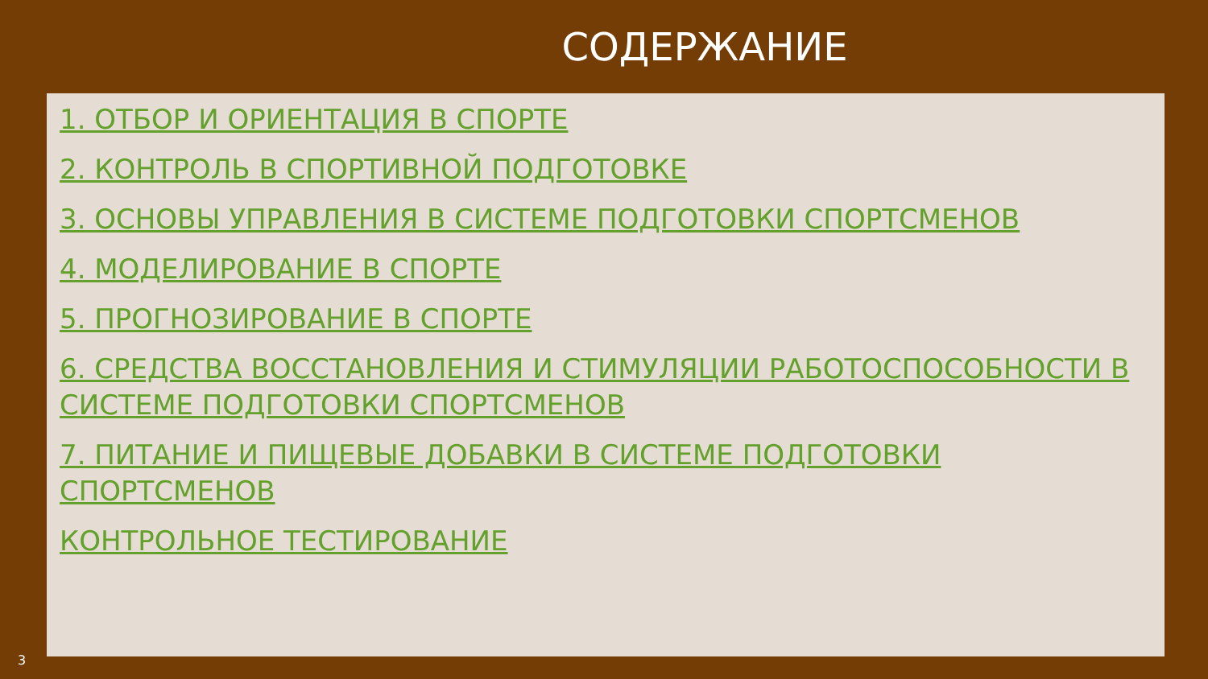СОДЕРЖАНИЕ
1. ОТБОР И ОРИЕНТАЦИЯ В СПОРТЕ
2. КОНТРОЛЬ В СПОРТИВНОЙ ПОДГОТОВКЕ
3. ОСНОВЫ УПРАВЛЕНИЯ В СИСТЕМЕ ПОДГОТОВКИ СПОРТСМЕНОВ
4. МОДЕЛИРОВАНИЕ В СПОРТЕ
5. ПРОГНОЗИРОВАНИЕ В СПОРТЕ
6. СРЕДСТВА ВОССТАНОВЛЕНИЯ И СТИМУЛЯЦИИ РАБОТОСПОСОБНОСТИ В СИСТЕМЕ ПОДГОТОВКИ СПОРТСМЕНОВ
7. ПИТАНИЕ И ПИЩЕВЫЕ ДОБАВКИ В СИСТЕМЕ ПОДГОТОВКИ СПОРТСМЕНОВ
КОНТРОЛЬНОЕ ТЕСТИРОВАНИЕ
3